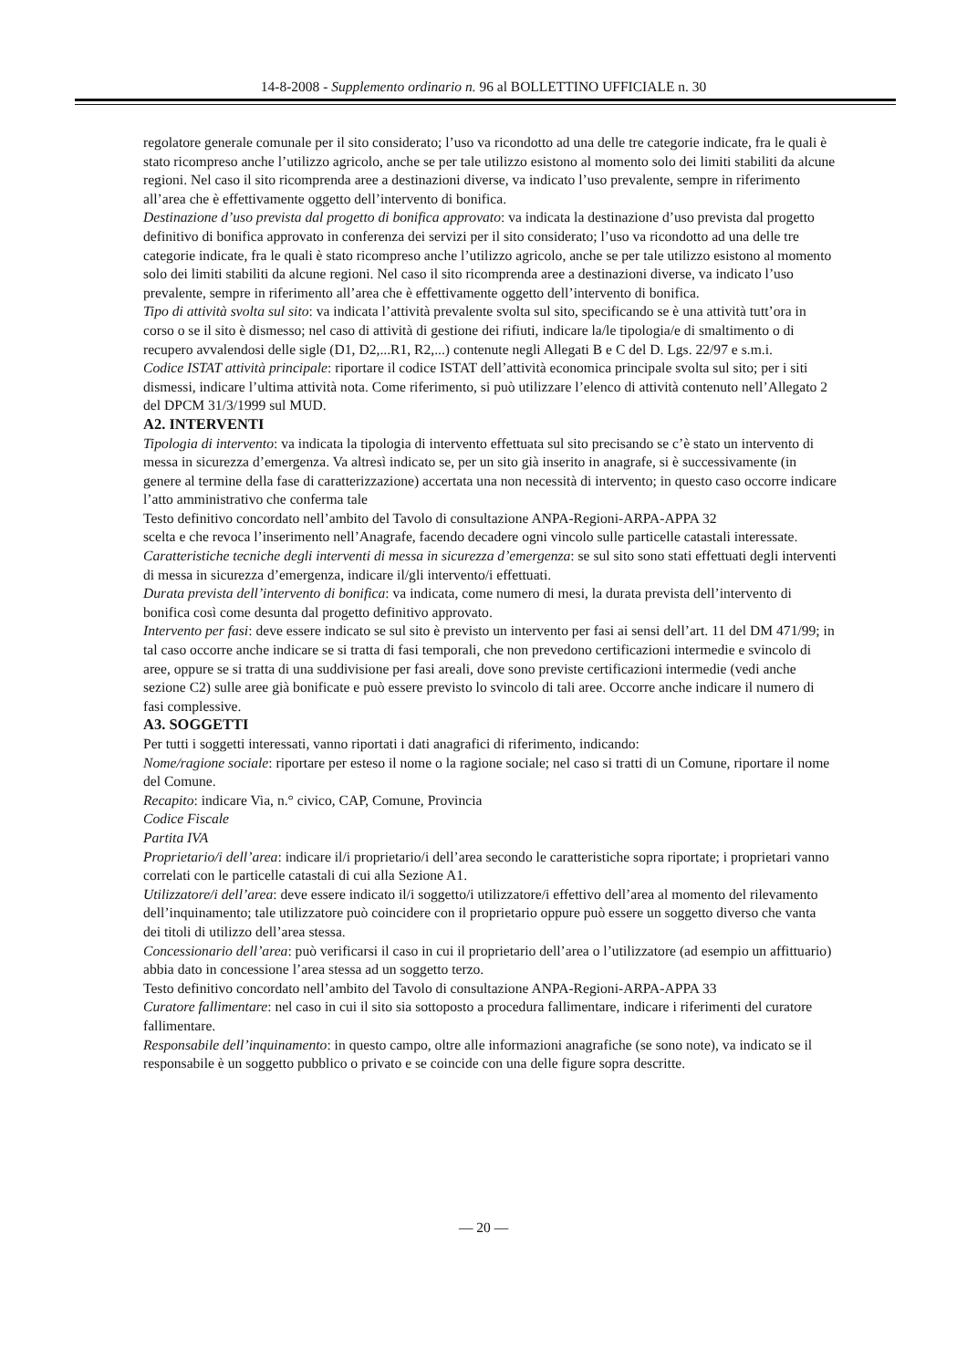14-8-2008 - Supplemento ordinario n. 96 al BOLLETTINO UFFICIALE n. 30
regolatore generale comunale per il sito considerato; l’uso va ricondotto ad una delle tre categorie indicate, fra le quali è stato ricompreso anche l’utilizzo agricolo, anche se per tale utilizzo esistono al momento solo dei limiti stabiliti da alcune regioni. Nel caso il sito ricomprenda aree a destinazioni diverse, va indicato l’uso prevalente, sempre in riferimento all’area che è effettivamente oggetto dell’intervento di bonifica.
Destinazione d’uso prevista dal progetto di bonifica approvato: va indicata la destinazione d’uso prevista dal progetto definitivo di bonifica approvato in conferenza dei servizi per il sito considerato; l’uso va ricondotto ad una delle tre categorie indicate, fra le quali è stato ricompreso anche l’utilizzo agricolo, anche se per tale utilizzo esistono al momento solo dei limiti stabiliti da alcune regioni. Nel caso il sito ricomprenda aree a destinazioni diverse, va indicato l’uso prevalente, sempre in riferimento all’area che è effettivamente oggetto dell’intervento di bonifica.
Tipo di attività svolta sul sito: va indicata l’attività prevalente svolta sul sito, specificando se è una attività tutt’ora in corso o se il sito è dismesso; nel caso di attività di gestione dei rifiuti, indicare la/le tipologia/e di smaltimento o di recupero avvalendosi delle sigle (D1, D2,...R1, R2,...) contenute negli Allegati B e C del D. Lgs. 22/97 e s.m.i.
Codice ISTAT attività principale: riportare il codice ISTAT dell’attività economica principale svolta sul sito; per i siti dismessi, indicare l’ultima attività nota. Come riferimento, si può utilizzare l’elenco di attività contenuto nell’Allegato 2 del DPCM 31/3/1999 sul MUD.
A2. INTERVENTI
Tipologia di intervento: va indicata la tipologia di intervento effettuata sul sito precisando se c’è stato un intervento di messa in sicurezza d’emergenza. Va altresì indicato se, per un sito già inserito in anagrafe, si è successivamente (in genere al termine della fase di caratterizzazione) accertata una non necessità di intervento; in questo caso occorre indicare l’atto amministrativo che conferma tale
Testo definitivo concordato nell’ambito del Tavolo di consultazione ANPA-Regioni-ARPA-APPA 32
scelta e che revoca l’inserimento nell’Anagrafe, facendo decadere ogni vincolo sulle particelle catastali interessate.
Caratteristiche tecniche degli interventi di messa in sicurezza d’emergenza: se sul sito sono stati effettuati degli interventi di messa in sicurezza d’emergenza, indicare il/gli intervento/i effettuati.
Durata prevista dell’intervento di bonifica: va indicata, come numero di mesi, la durata prevista dell’intervento di bonifica così come desunta dal progetto definitivo approvato.
Intervento per fasi: deve essere indicato se sul sito è previsto un intervento per fasi ai sensi dell’art. 11 del DM 471/99; in tal caso occorre anche indicare se si tratta di fasi temporali, che non prevedono certificazioni intermedie e svincolo di aree, oppure se si tratta di una suddivisione per fasi areali, dove sono previste certificazioni intermedie (vedi anche sezione C2) sulle aree già bonificate e può essere previsto lo svincolo di tali aree. Occorre anche indicare il numero di fasi complessive.
A3. SOGGETTI
Per tutti i soggetti interessati, vanno riportati i dati anagrafici di riferimento, indicando:
Nome/ragione sociale: riportare per esteso il nome o la ragione sociale; nel caso si tratti di un Comune, riportare il nome del Comune.
Recapito: indicare Via, n.° civico, CAP, Comune, Provincia
Codice Fiscale
Partita IVA
Proprietario/i dell’area: indicare il/i proprietario/i dell’area secondo le caratteristiche sopra riportate; i proprietari vanno correlati con le particelle catastali di cui alla Sezione A1.
Utilizzatore/i dell’area: deve essere indicato il/i soggetto/i utilizzatore/i effettivo dell’area al momento del rilevamento dell’inquinamento; tale utilizzatore può coincidere con il proprietario oppure può essere un soggetto diverso che vanta dei titoli di utilizzo dell’area stessa.
Concessionario dell’area: può verificarsi il caso in cui il proprietario dell’area o l’utilizzatore (ad esempio un affittuario) abbia dato in concessione l’area stessa ad un soggetto terzo.
Testo definitivo concordato nell’ambito del Tavolo di consultazione ANPA-Regioni-ARPA-APPA 33
Curatore fallimentare: nel caso in cui il sito sia sottoposto a procedura fallimentare, indicare i riferimenti del curatore fallimentare.
Responsabile dell’inquinamento: in questo campo, oltre alle informazioni anagrafiche (se sono note), va indicato se il responsabile è un soggetto pubblico o privato e se coincide con una delle figure sopra descritte.
— 20 —